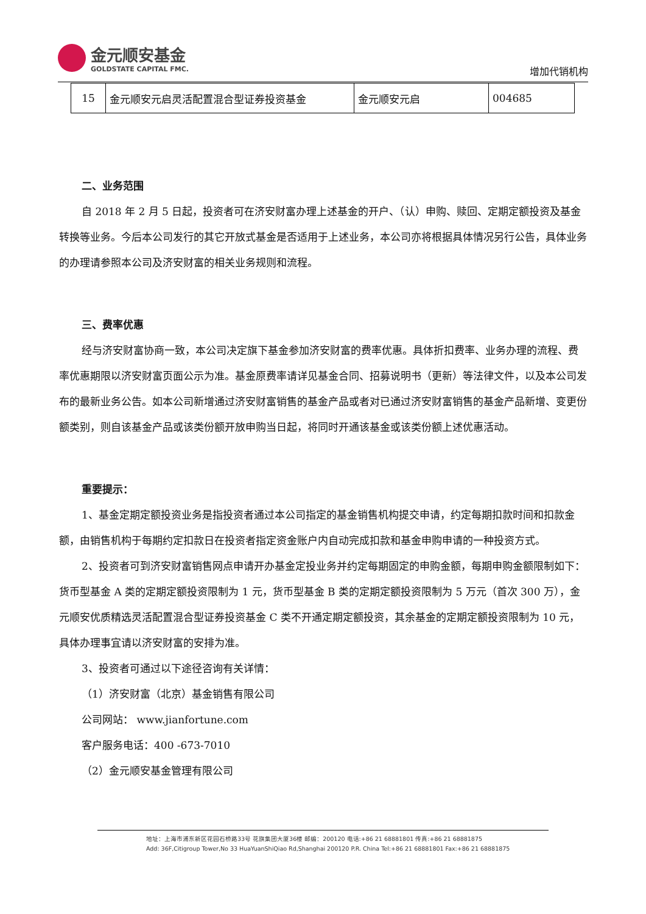金元顺安基金
GOLDSTATE CAPITAL FMC.
增加代销机构
| 15 | 金元顺安元启灵活配置混合型证券投资基金 | 金元顺安元启 | 004685 |
二、业务范围
自 2018 年 2 月 5 日起，投资者可在济安财富办理上述基金的开户、（认）申购、赎回、定期定额投资及基金转换等业务。今后本公司发行的其它开放式基金是否适用于上述业务，本公司亦将根据具体情况另行公告，具体业务的办理请参照本公司及济安财富的相关业务规则和流程。
三、费率优惠
经与济安财富协商一致，本公司决定旗下基金参加济安财富的费率优惠。具体折扣费率、业务办理的流程、费率优惠期限以济安财富页面公示为准。基金原费率请详见基金合同、招募说明书（更新）等法律文件，以及本公司发布的最新业务公告。如本公司新增通过济安财富销售的基金产品或者对已通过济安财富销售的基金产品新增、变更份额类别，则自该基金产品或该类份额开放申购当日起，将同时开通该基金或该类份额上述优惠活动。
重要提示：
1、基金定期定额投资业务是指投资者通过本公司指定的基金销售机构提交申请，约定每期扣款时间和扣款金额，由销售机构于每期约定扣款日在投资者指定资金账户内自动完成扣款和基金申购申请的一种投资方式。
2、投资者可到济安财富销售网点申请开办基金定投业务并约定每期固定的申购金额，每期申购金额限制如下：货币型基金 A 类的定期定额投资限制为 1 元，货币型基金 B 类的定期定额投资限制为 5 万元（首次 300 万），金元顺安优质精选灵活配置混合型证券投资基金 C 类不开通定期定额投资，其余基金的定期定额投资限制为 10 元，具体办理事宜请以济安财富的安排为准。
3、投资者可通过以下途径咨询有关详情：
（1）济安财富（北京）基金销售有限公司
公司网站： www.jianfortune.com
客户服务电话：400 -673-7010
（2）金元顺安基金管理有限公司
地址：上海市浦东新区花园石桥路33号 花旗集团大厦36楼 邮编：200120 电话:+86 21 68881801 传真:+86 21 68881875
Add: 36F,Citigroup Tower,No 33 HuaYuanShiQiao Rd,Shanghai 200120 P.R. China Tel:+86 21 68881801 Fax:+86 21 68881875